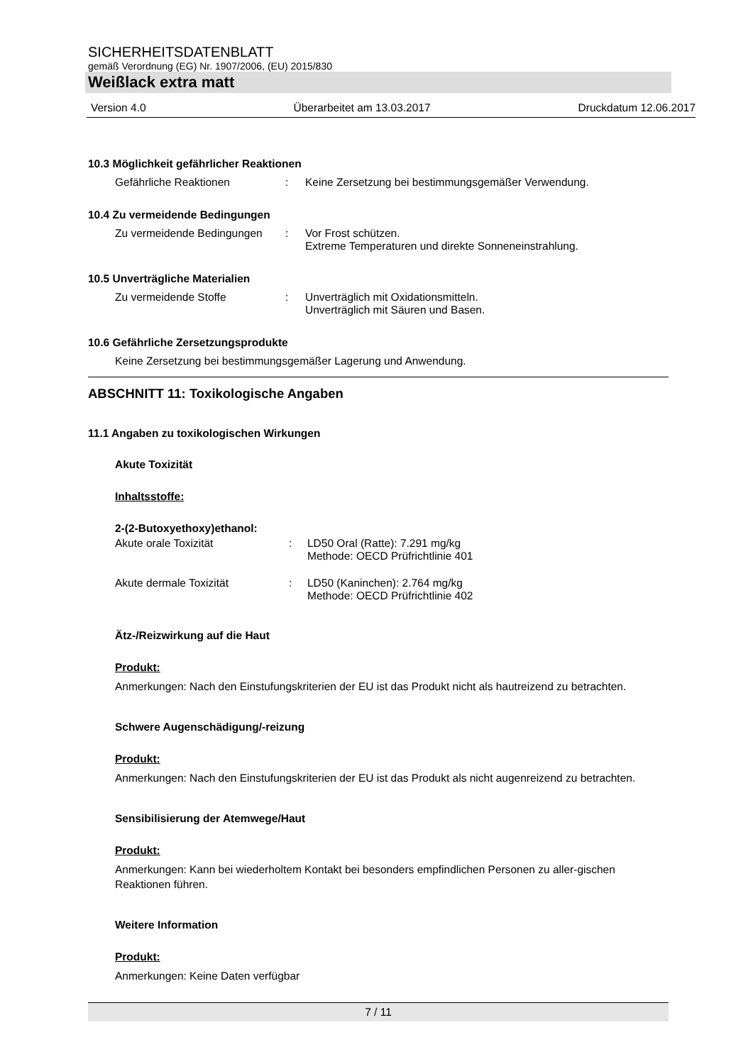SICHERHEITSDATENBLATT
gemäß Verordnung (EG) Nr. 1907/2006, (EU) 2015/830
Weißlack extra matt
Version 4.0 Überarbeitet am 13.03.2017 Druckdatum 12.06.2017
10.3 Möglichkeit gefährlicher Reaktionen
Gefährliche Reaktionen : Keine Zersetzung bei bestimmungsgemäßer Verwendung.
10.4 Zu vermeidende Bedingungen
Zu vermeidende Bedingungen
: Vor Frost schützen.
Extreme Temperaturen und direkte Sonneneinstrahlung.
10.5 Unverträgliche Materialien
Zu vermeidende Stoffe : Unverträglich mit Oxidationsmitteln.
Unverträglich mit Säuren und Basen.
10.6 Gefährliche Zersetzungsprodukte
Keine Zersetzung bei bestimmungsgemäßer Lagerung und Anwendung.
ABSCHNITT 11: Toxikologische Angaben
11.1 Angaben zu toxikologischen Wirkungen
Akute Toxizität
Inhaltsstoffe:
2-(2-Butoxyethoxy)ethanol:
Akute orale Toxizität : LD50 Oral (Ratte): 7.291 mg/kg
Methode: OECD Prüfrichtlinie 401
Akute dermale Toxizität : LD50 (Kaninchen): 2.764 mg/kg
Methode: OECD Prüfrichtlinie 402
Ätz-/Reizwirkung auf die Haut
Produkt:
Anmerkungen: Nach den Einstufungskriterien der EU ist das Produkt nicht als hautreizend zu betrachten.
Schwere Augenschädigung/-reizung
Produkt:
Anmerkungen: Nach den Einstufungskriterien der EU ist das Produkt als nicht augenreizend zu betrachten.
Sensibilisierung der Atemwege/Haut
Produkt:
Anmerkungen: Kann bei wiederholtem Kontakt bei besonders empfindlichen Personen zu aller-gischen Reaktionen führen.
Weitere Information
Produkt:
Anmerkungen: Keine Daten verfügbar
7 / 11